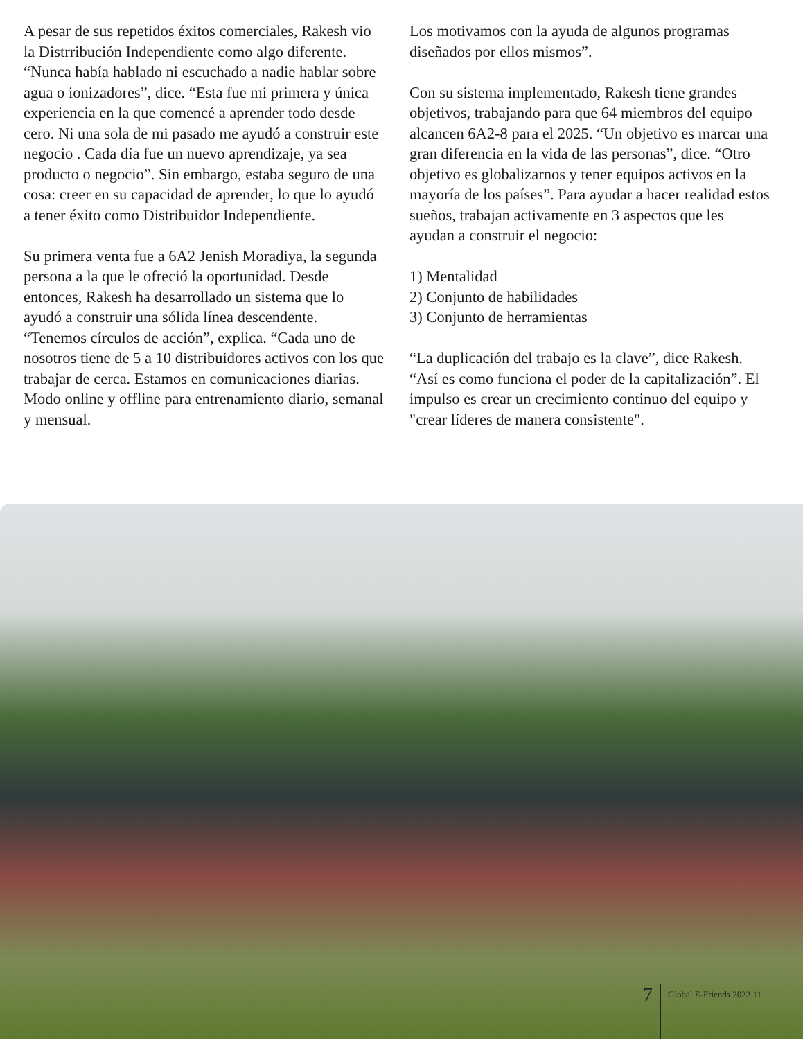A pesar de sus repetidos éxitos comerciales, Rakesh vio la Distrribución Independiente como algo diferente. “Nunca había hablado ni escuchado a nadie hablar sobre agua o ionizadores”, dice. “Esta fue mi primera y única experiencia en la que comencé a aprender todo desde cero. Ni una sola de mi pasado me ayudó a construir este negocio . Cada día fue un nuevo aprendizaje, ya sea producto o negocio”. Sin embargo, estaba seguro de una cosa: creer en su capacidad de aprender, lo que lo ayudó a tener éxito como Distribuidor Independiente.
Su primera venta fue a 6A2 Jenish Moradiya, la segunda persona a la que le ofreció la oportunidad. Desde entonces, Rakesh ha desarrollado un sistema que lo ayudó a construir una sólida línea descendente. “Tenemos círculos de acción”, explica. “Cada uno de nosotros tiene de 5 a 10 distribuidores activos con los que trabajar de cerca. Estamos en comunicaciones diarias. Modo online y offline para entrenamiento diario, semanal y mensual.
Los motivamos con la ayuda de algunos programas diseñados por ellos mismos”.
Con su sistema implementado, Rakesh tiene grandes objetivos, trabajando para que 64 miembros del equipo alcancen 6A2-8 para el 2025. “Un objetivo es marcar una gran diferencia en la vida de las personas”, dice. “Otro objetivo es globalizarnos y tener equipos activos en la mayoría de los países”. Para ayudar a hacer realidad estos sueños, trabajan activamente en 3 aspectos que les ayudan a construir el negocio:
1) Mentalidad
2) Conjunto de habilidades
3) Conjunto de herramientas
“La duplicación del trabajo es la clave”, dice Rakesh. “Así es como funciona el poder de la capitalización”. El impulso es crear un crecimiento continuo del equipo y "crear líderes de manera consistente".
7 Global E-Friends 2022.11